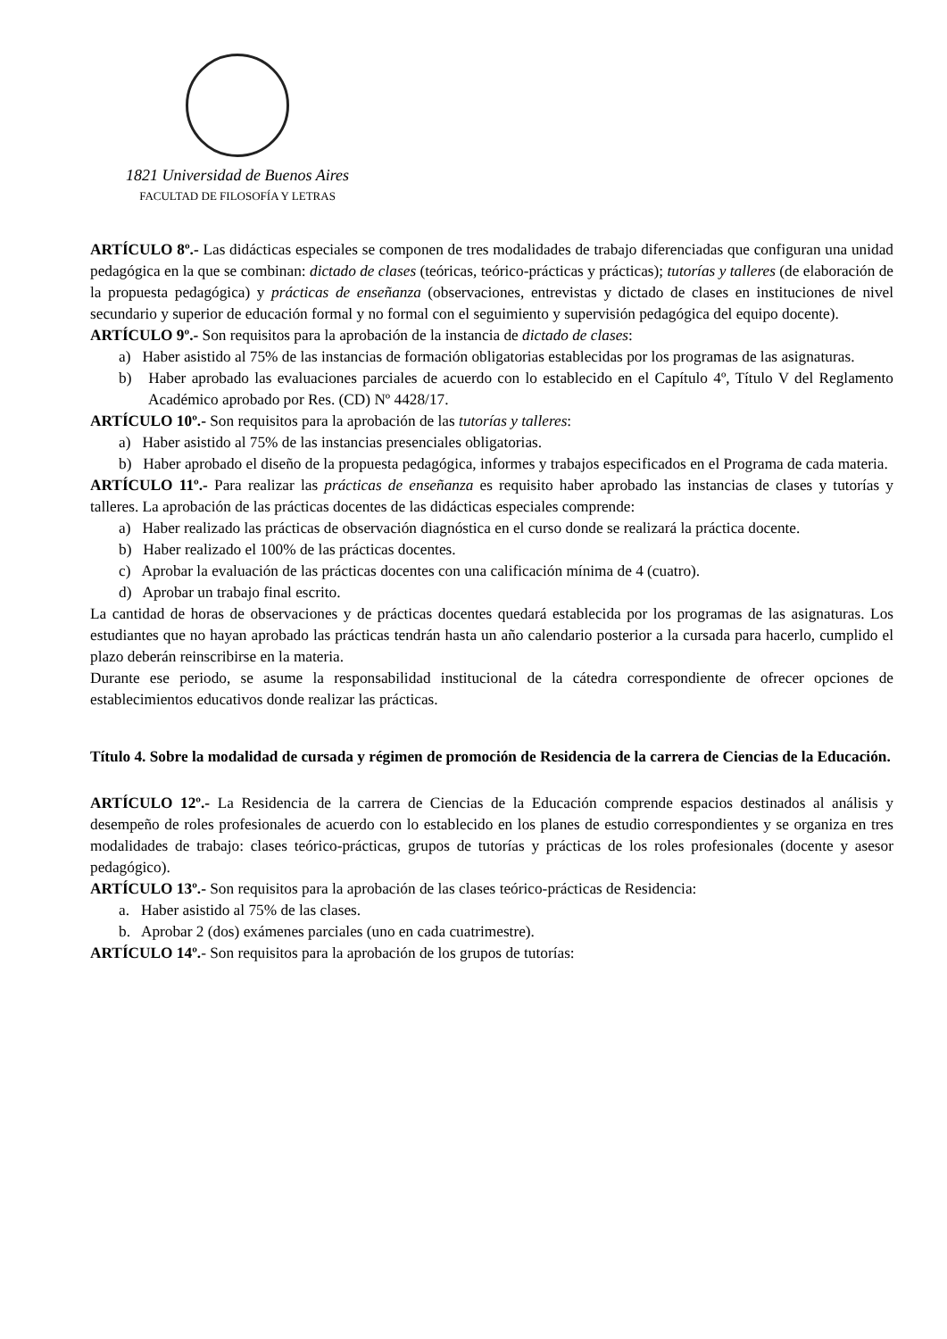1821 Universidad de Buenos Aires
FACULTAD DE FILOSOFÍA Y LETRAS
ARTÍCULO 8º.- Las didácticas especiales se componen de tres modalidades de trabajo diferenciadas que configuran una unidad pedagógica en la que se combinan: dictado de clases (teóricas, teórico-prácticas y prácticas); tutorías y talleres (de elaboración de la propuesta pedagógica) y prácticas de enseñanza (observaciones, entrevistas y dictado de clases en instituciones de nivel secundario y superior de educación formal y no formal con el seguimiento y supervisión pedagógica del equipo docente).
ARTÍCULO 9º.- Son requisitos para la aprobación de la instancia de dictado de clases:
a) Haber asistido al 75% de las instancias de formación obligatorias establecidas por los programas de las asignaturas.
b) Haber aprobado las evaluaciones parciales de acuerdo con lo establecido en el Capítulo 4º, Título V del Reglamento Académico aprobado por Res. (CD) Nº 4428/17.
ARTÍCULO 10º.- Son requisitos para la aprobación de las tutorías y talleres:
a) Haber asistido al 75% de las instancias presenciales obligatorias.
b) Haber aprobado el diseño de la propuesta pedagógica, informes y trabajos especificados en el Programa de cada materia.
ARTÍCULO 11º.- Para realizar las prácticas de enseñanza es requisito haber aprobado las instancias de clases y tutorías y talleres. La aprobación de las prácticas docentes de las didácticas especiales comprende:
a) Haber realizado las prácticas de observación diagnóstica en el curso donde se realizará la práctica docente.
b) Haber realizado el 100% de las prácticas docentes.
c) Aprobar la evaluación de las prácticas docentes con una calificación mínima de 4 (cuatro).
d) Aprobar un trabajo final escrito.
La cantidad de horas de observaciones y de prácticas docentes quedará establecida por los programas de las asignaturas. Los estudiantes que no hayan aprobado las prácticas tendrán hasta un año calendario posterior a la cursada para hacerlo, cumplido el plazo deberán reinscribirse en la materia.
Durante ese periodo, se asume la responsabilidad institucional de la cátedra correspondiente de ofrecer opciones de establecimientos educativos donde realizar las prácticas.
Título 4. Sobre la modalidad de cursada y régimen de promoción de Residencia de la carrera de Ciencias de la Educación.
ARTÍCULO 12º.- La Residencia de la carrera de Ciencias de la Educación comprende espacios destinados al análisis y desempeño de roles profesionales de acuerdo con lo establecido en los planes de estudio correspondientes y se organiza en tres modalidades de trabajo: clases teórico-prácticas, grupos de tutorías y prácticas de los roles profesionales (docente y asesor pedagógico).
ARTÍCULO 13º.- Son requisitos para la aprobación de las clases teórico-prácticas de Residencia:
a. Haber asistido al 75% de las clases.
b. Aprobar 2 (dos) exámenes parciales (uno en cada cuatrimestre).
ARTÍCULO 14º.- Son requisitos para la aprobación de los grupos de tutorías: